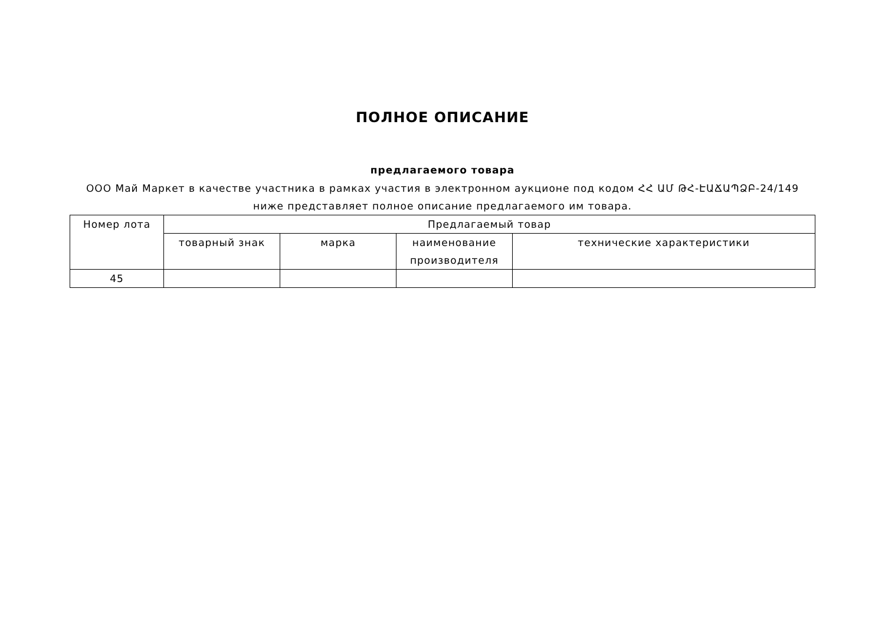ПОЛНОЕ ОПИСАНИЕ
предлагаемого товара
ООО Май Маркет в качестве участника в рамках участия в электронном аукционе под кодом ՀՀ ԱՄ ԹՀ-ԷԱՃԱՊՁԲ-24/149 ниже представляет полное описание предлагаемого им товара.
| Номер лота | Предлагаемый товар | | | |
| --- | --- | --- | --- | --- |
| | товарный знак | марка | наименование производителя | технические характеристики |
| 45 | | | | |